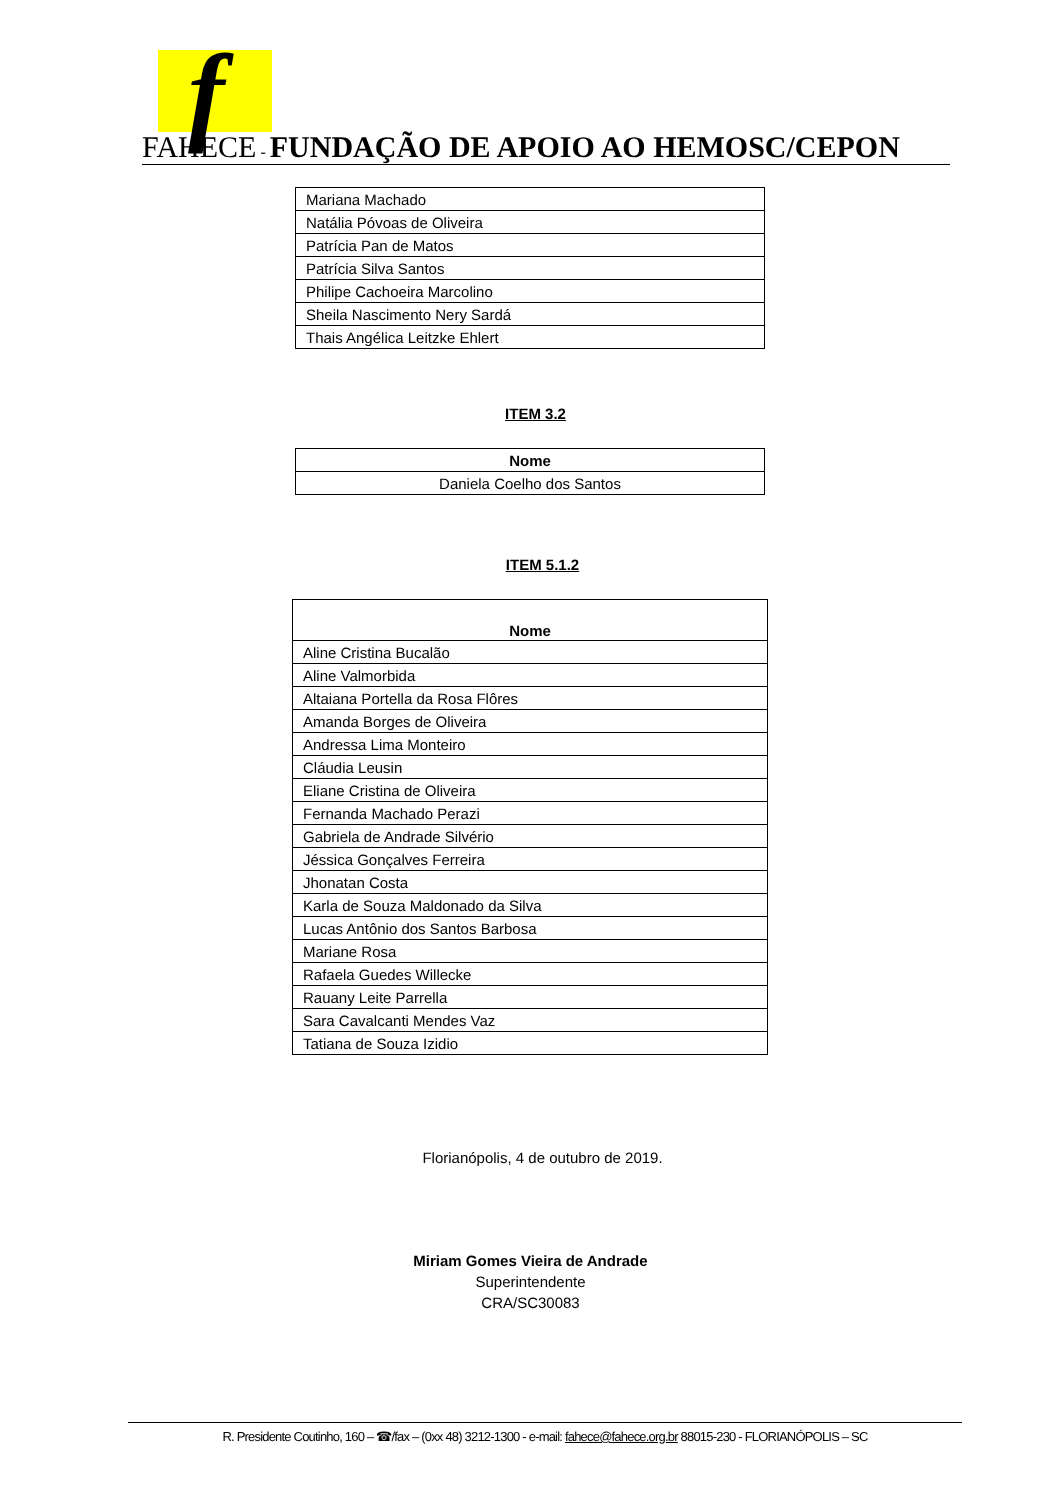f
FAHECE - FUNDAÇÃO DE APOIO AO HEMOSC/CEPON
| Mariana Machado |
| Natália Póvoas de Oliveira |
| Patrícia Pan de Matos |
| Patrícia Silva Santos |
| Philipe Cachoeira Marcolino |
| Sheila Nascimento Nery Sardá |
| Thais Angélica Leitzke Ehlert |
ITEM 3.2
| Nome |
| --- |
| Daniela Coelho dos Santos |
ITEM 5.1.2
| Nome |
| --- |
| Aline Cristina Bucalão |
| Aline Valmorbida |
| Altaiana Portella da Rosa Flôres |
| Amanda Borges de Oliveira |
| Andressa Lima Monteiro |
| Cláudia Leusin |
| Eliane Cristina de Oliveira |
| Fernanda Machado Perazi |
| Gabriela de Andrade Silvério |
| Jéssica Gonçalves Ferreira |
| Jhonatan Costa |
| Karla de Souza Maldonado da Silva |
| Lucas Antônio dos Santos Barbosa |
| Mariane Rosa |
| Rafaela Guedes Willecke |
| Rauany Leite Parrella |
| Sara Cavalcanti Mendes Vaz |
| Tatiana de Souza Izidio |
Florianópolis, 4 de outubro de 2019.
Miriam Gomes Vieira de Andrade
Superintendente
CRA/SC30083
R. Presidente Coutinho, 160 – ☎/fax – (0xx 48) 3212-1300 - e-mail: fahece@fahece.org.br 88015-230 - FLORIANÓPOLIS – SC